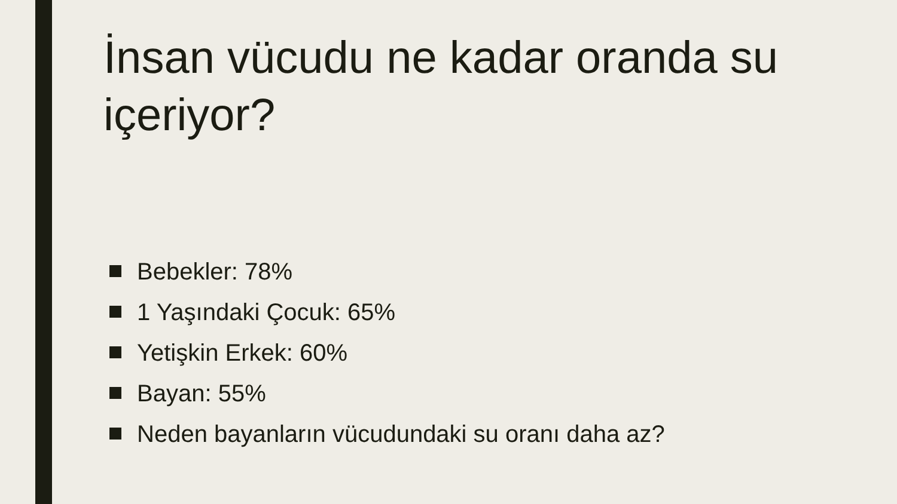İnsan vücudu ne kadar oranda su içeriyor?
Bebekler: 78%
1 Yaşındaki Çocuk: 65%
Yetişkin Erkek: 60%
Bayan: 55%
Neden bayanların vücudundaki su oranı daha az?